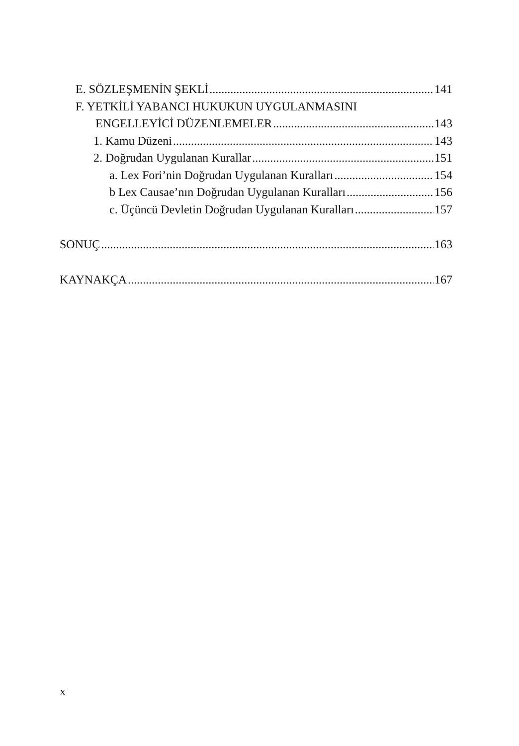E. SÖZLEŞMENİN ŞEKLİ 141
F. YETKİLİ YABANCI HUKUKUN UYGULANMASINI
ENGELLEYİCİ DÜZENLEMELER 143
1. Kamu Düzeni 143
2. Doğrudan Uygulanan Kurallar 151
a. Lex Fori’nin Doğrudan Uygulanan Kuralları 154
b Lex Causae’nın Doğrudan Uygulanan Kuralları 156
c. Üçüncü Devletin Doğrudan Uygulanan Kuralları 157
SONUÇ 163
KAYNAKÇA 167
x